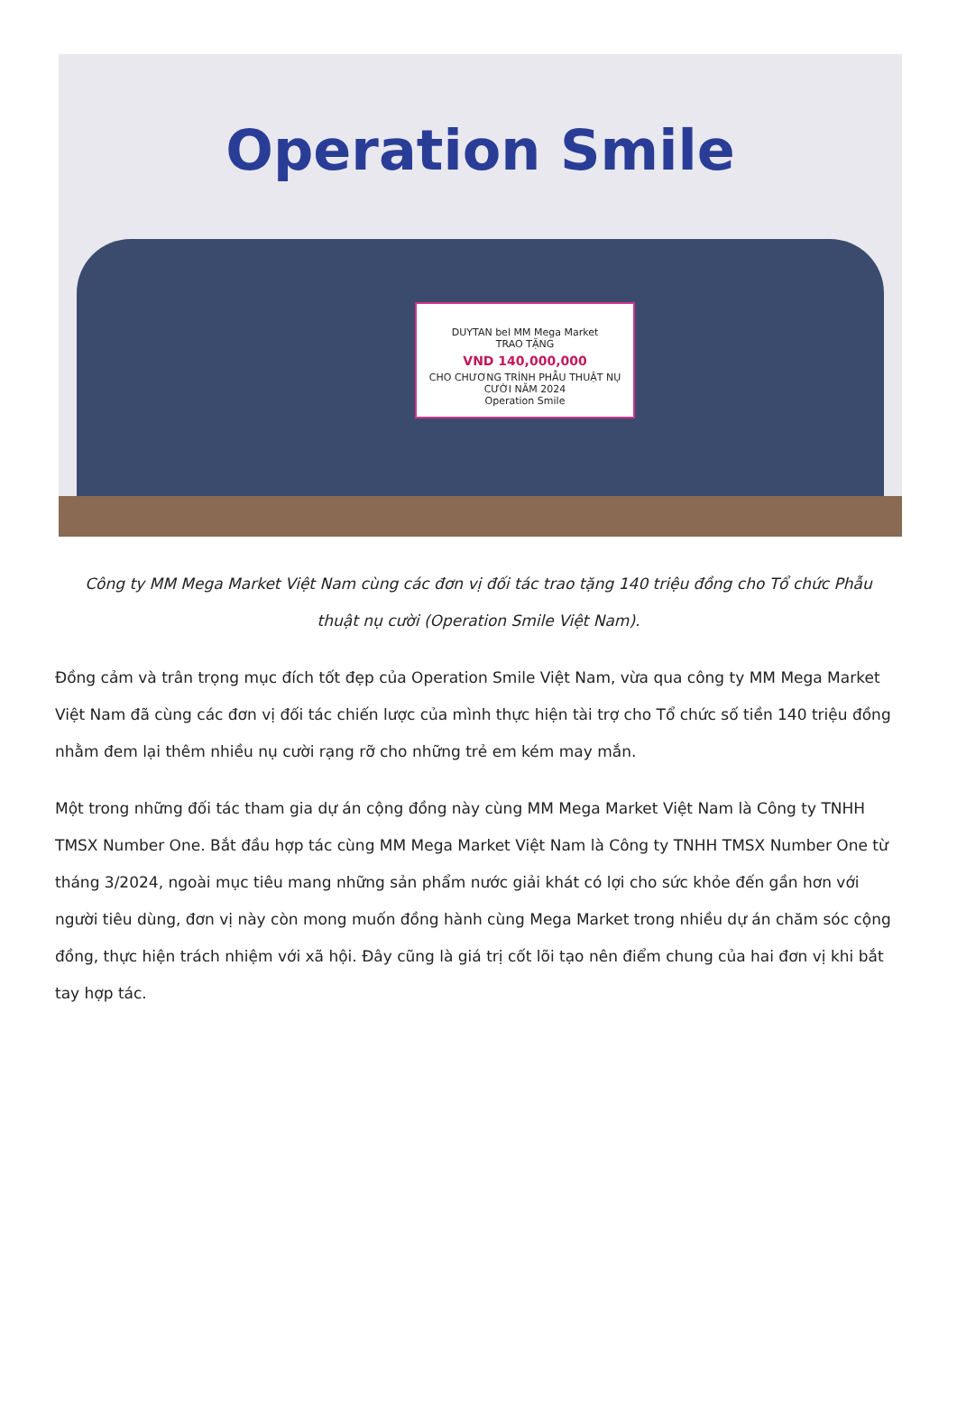Operation Smile
DUYTAN bel MM Mega Market
TRAO TẶNG
VND 140,000,000
CHO CHƯƠNG TRÌNH PHẪU THUẬT NỤ CƯỜI NĂM 2024
Operation Smile
Công ty MM Mega Market Việt Nam cùng các đơn vị đối tác trao tặng 140 triệu đồng cho Tổ chức Phẫu thuật nụ cười (Operation Smile Việt Nam).
Đồng cảm và trân trọng mục đích tốt đẹp của Operation Smile Việt Nam, vừa qua công ty MM Mega Market Việt Nam đã cùng các đơn vị đối tác chiến lược của mình thực hiện tài trợ cho Tổ chức số tiền 140 triệu đồng nhằm đem lại thêm nhiều nụ cười rạng rỡ cho những trẻ em kém may mắn.
Một trong những đối tác tham gia dự án cộng đồng này cùng MM Mega Market Việt Nam là Công ty TNHH TMSX Number One. Bắt đầu hợp tác cùng MM Mega Market Việt Nam là Công ty TNHH TMSX Number One từ tháng 3/2024, ngoài mục tiêu mang những sản phẩm nước giải khát có lợi cho sức khỏe đến gần hơn với người tiêu dùng, đơn vị này còn mong muốn đồng hành cùng Mega Market trong nhiều dự án chăm sóc cộng đồng, thực hiện trách nhiệm với xã hội. Đây cũng là giá trị cốt lõi tạo nên điểm chung của hai đơn vị khi bắt tay hợp tác.